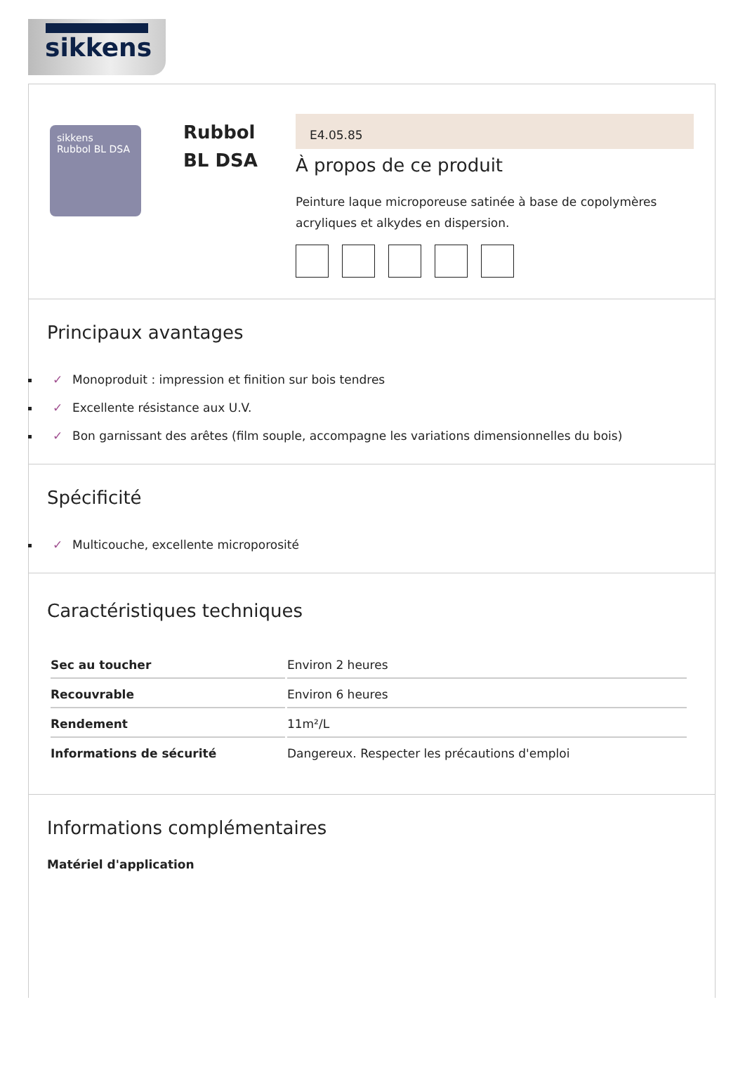sikkens
sikkens
Rubbol BL DSA
Rubbol
BL DSA
E4.05.85
À propos de ce produit
Peinture laque microporeuse satinée à base de copolymères acryliques et alkydes en dispersion.
Principaux avantages
✓ Monoproduit : impression et finition sur bois tendres
✓ Excellente résistance aux U.V.
✓ Bon garnissant des arêtes (film souple, accompagne les variations dimensionnelles du bois)
Spécificité
✓ Multicouche, excellente microporosité
Caractéristiques techniques
| Sec au toucher | Environ 2 heures |
| Recouvrable | Environ 6 heures |
| Rendement | 11m²/L |
| Informations de sécurité | Dangereux. Respecter les précautions d'emploi |
Informations complémentaires
Matériel d'application